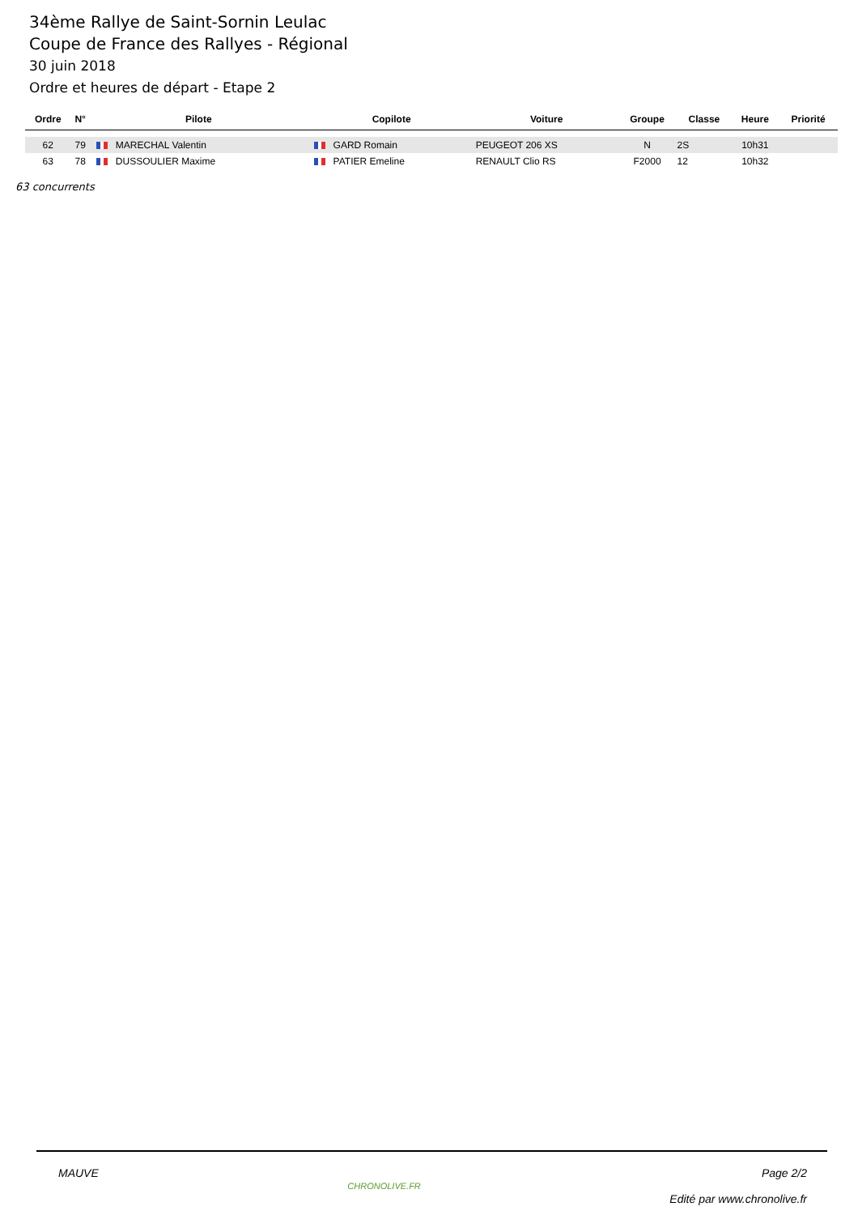34ème Rallye de Saint-Sornin Leulac
Coupe de France des Rallyes - Régional
30 juin 2018
Ordre et heures de départ - Etape 2
| Ordre | N° | Pilote | Copilote | Voiture | Groupe | Classe | Heure | Priorité |
| --- | --- | --- | --- | --- | --- | --- | --- | --- |
| 62 | 79 | MARECHAL Valentin | GARD Romain | PEUGEOT 206 XS | N | 2S | 10h31 | |
| 63 | 78 | DUSSOULIER Maxime | PATIER Emeline | RENAULT Clio RS | F2000 | 12 | 10h32 | |
63 concurrents
MAUVE
CHRONOLIVE.FR
Page 2/2
Edité par www.chronolive.fr